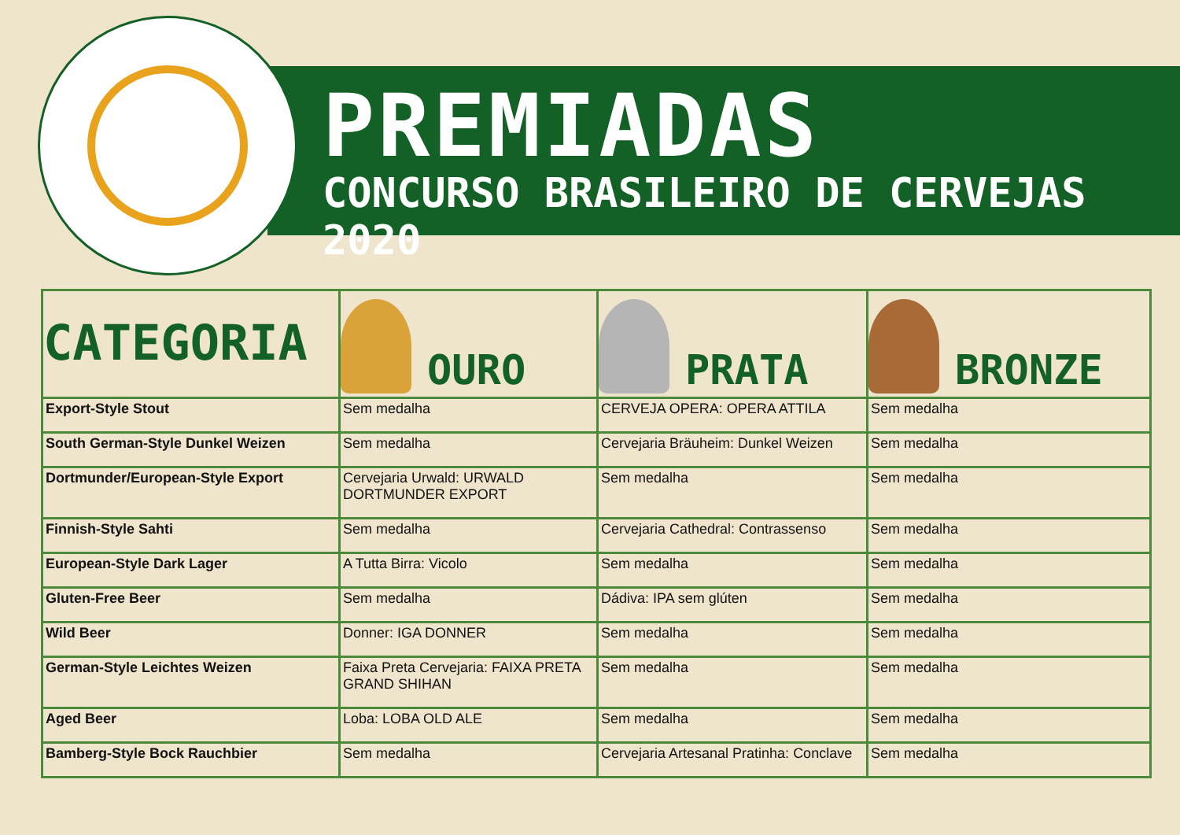PREMIADAS
CONCURSO BRASILEIRO DE CERVEJAS 2020
| CATEGORIA | OURO | PRATA | BRONZE |
| --- | --- | --- | --- |
| Export-Style Stout | Sem medalha | CERVEJA OPERA: OPERA ATTILA | Sem medalha |
| South German-Style Dunkel Weizen | Sem medalha | Cervejaria Bräuheim: Dunkel Weizen | Sem medalha |
| Dortmunder/European-Style Export | Cervejaria Urwald: URWALD DORTMUNDER EXPORT | Sem medalha | Sem medalha |
| Finnish-Style Sahti | Sem medalha | Cervejaria Cathedral: Contrassenso | Sem medalha |
| European-Style Dark Lager | A Tutta Birra: Vicolo | Sem medalha | Sem medalha |
| Gluten-Free Beer | Sem medalha | Dádiva: IPA sem glúten | Sem medalha |
| Wild Beer | Donner: IGA DONNER | Sem medalha | Sem medalha |
| German-Style Leichtes Weizen | Faixa Preta Cervejaria: FAIXA PRETA GRAND SHIHAN | Sem medalha | Sem medalha |
| Aged Beer | Loba: LOBA OLD ALE | Sem medalha | Sem medalha |
| Bamberg-Style Bock Rauchbier | Sem medalha | Cervejaria Artesanal Pratinha: Conclave | Sem medalha |